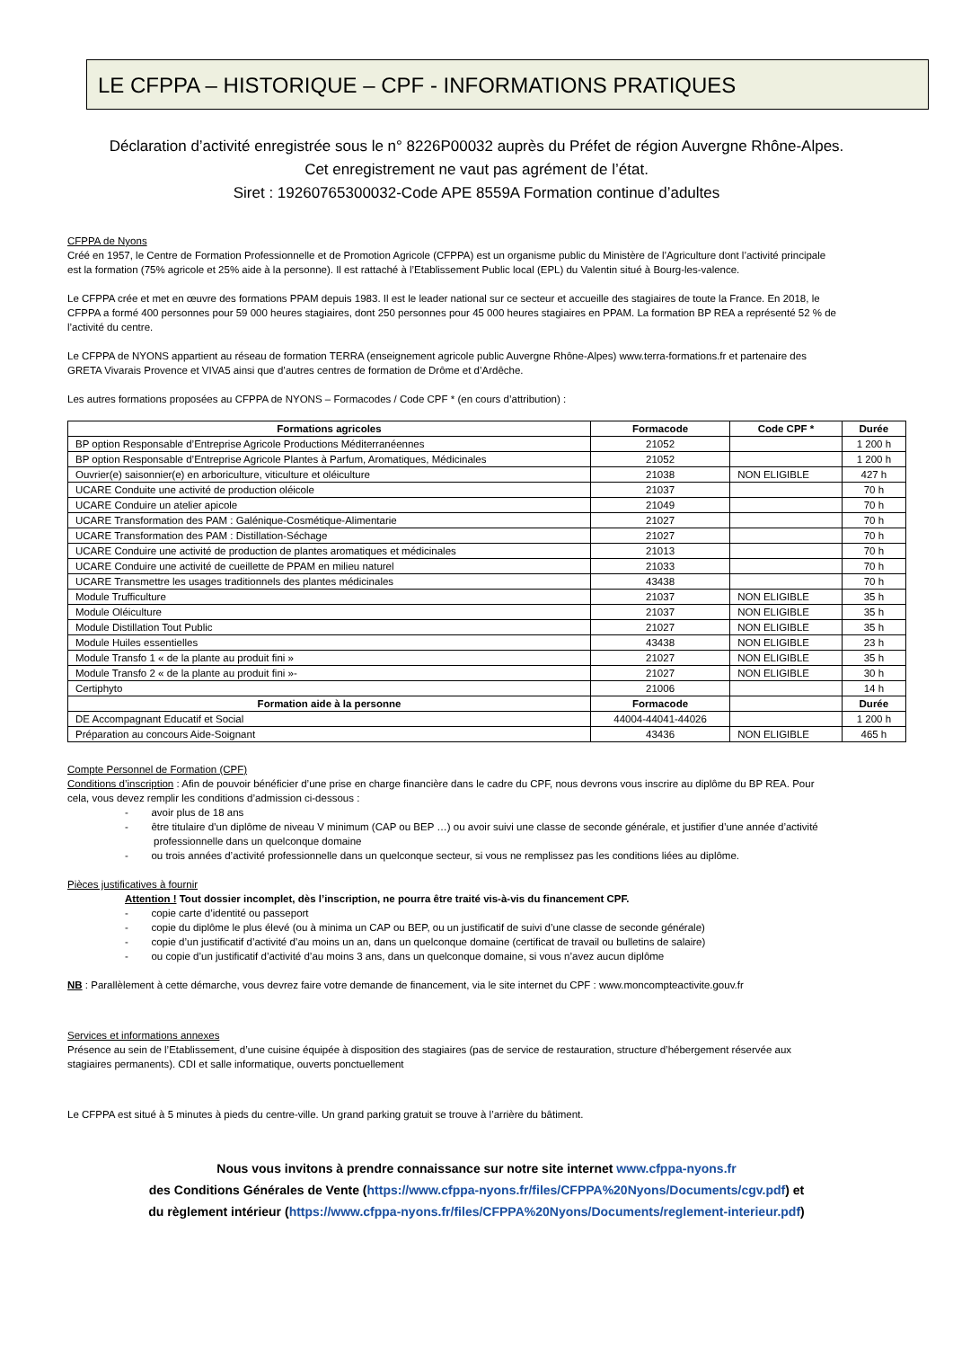LE CFPPA – HISTORIQUE – CPF - INFORMATIONS PRATIQUES
Déclaration d’activité enregistrée sous le n° 8226P00032 auprès du Préfet de région Auvergne Rhône-Alpes.
Cet enregistrement ne vaut pas agrément de l’état.
Siret : 19260765300032-Code APE 8559A Formation continue d’adultes
CFPPA de Nyons
Créé en 1957, le Centre de Formation Professionnelle et de Promotion Agricole (CFPPA) est un organisme public du Ministère de l’Agriculture dont l’activité principale est la formation (75% agricole et 25% aide à la personne). Il est rattaché à l’Etablissement Public local (EPL) du Valentin situé à Bourg-les-valence.
Le CFPPA crée et met en œuvre des formations PPAM depuis 1983. Il est le leader national sur ce secteur et accueille des stagiaires de toute la France. En 2018, le CFPPA a formé 400 personnes pour 59 000 heures stagiaires, dont 250 personnes pour 45 000 heures stagiaires en PPAM. La formation BP REA a représenté 52 % de l’activité du centre.
Le CFPPA de NYONS appartient au réseau de formation TERRA (enseignement agricole public Auvergne Rhône-Alpes) www.terra-formations.fr et partenaire des GRETA Vivarais Provence et VIVA5 ainsi que d’autres centres de formation de Drôme et d’Ardêche.
Les autres formations proposées au CFPPA de NYONS – Formacodes / Code CPF * (en cours d’attribution) :
| Formations agricoles | Formacode | Code CPF * | Durée |
| --- | --- | --- | --- |
| BP option Responsable d’Entreprise Agricole Productions Méditerranéennes | 21052 | | 1 200 h |
| BP option Responsable d’Entreprise Agricole Plantes à Parfum, Aromatiques, Médicinales | 21052 | | 1 200 h |
| Ouvrier(e) saisonnier(e) en arboriculture, viticulture et oléiculture | 21038 | NON ELIGIBLE | 427 h |
| UCARE Conduite une activité de production oléicole | 21037 | | 70 h |
| UCARE Conduire un atelier apicole | 21049 | | 70 h |
| UCARE Transformation des PAM : Galénique-Cosmétique-Alimentarie | 21027 | | 70 h |
| UCARE Transformation des PAM : Distillation-Séchage | 21027 | | 70 h |
| UCARE Conduire une activité de production de plantes aromatiques et médicinales | 21013 | | 70 h |
| UCARE Conduire une activité de cueillette de PPAM en milieu naturel | 21033 | | 70 h |
| UCARE Transmettre les usages traditionnels des plantes médicinales | 43438 | | 70 h |
| Module Trufficulture | 21037 | NON ELIGIBLE | 35 h |
| Module Oléiculture | 21037 | NON ELIGIBLE | 35 h |
| Module Distillation Tout Public | 21027 | NON ELIGIBLE | 35 h |
| Module Huiles essentielles | 43438 | NON ELIGIBLE | 23 h |
| Module Transfo 1 « de la plante au produit fini » | 21027 | NON ELIGIBLE | 35 h |
| Module Transfo 2 « de la plante au produit fini »- | 21027 | NON ELIGIBLE | 30 h |
| Certiphyto | 21006 | | 14 h |
| Formation aide à la personne | Formacode | | Durée |
| DE Accompagnant Educatif et Social | 44004-44041-44026 | | 1 200 h |
| Préparation au concours Aide-Soignant | 43436 | NON ELIGIBLE | 465 h |
Compte Personnel de Formation (CPF)
Conditions d’inscription : Afin de pouvoir bénéficier d’une prise en charge financière dans le cadre du CPF, nous devrons vous inscrire au diplôme du BP REA. Pour cela, vous devez remplir les conditions d’admission ci-dessous :
- avoir plus de 18 ans
- être titulaire d’un diplôme de niveau V minimum (CAP ou BEP …) ou avoir suivi une classe de seconde générale, et justifier d’une année d’activité professionnelle dans un quelconque domaine
- ou trois années d’activité professionnelle dans un quelconque secteur, si vous ne remplissez pas les conditions liées au diplôme.
Pièces justificatives à fournir
Attention ! Tout dossier incomplet, dès l’inscription, ne pourra être traité vis-à-vis du financement CPF.
- copie carte d’identité ou passeport
- copie du diplôme le plus élevé (ou à minima un CAP ou BEP, ou un justificatif de suivi d’une classe de seconde générale)
- copie d’un justificatif d’activité d’au moins un an, dans un quelconque domaine (certificat de travail ou bulletins de salaire)
- ou copie d’un justificatif d’activité d’au moins 3 ans, dans un quelconque domaine, si vous n’avez aucun diplôme
NB : Parallèlement à cette démarche, vous devrez faire votre demande de financement, via le site internet du CPF : www.moncompteactivite.gouv.fr
Services et informations annexes
Présence au sein de l’Etablissement, d’une cuisine équipée à disposition des stagiaires (pas de service de restauration, structure d’hébergement réservée aux stagiaires permanents). CDI et salle informatique, ouverts ponctuellement
Le CFPPA est situé à 5 minutes à pieds du centre-ville. Un grand parking gratuit se trouve à l’arrière du bâtiment.
Nous vous invitons à prendre connaissance sur notre site internet www.cfppa-nyons.fr
des Conditions Générales de Vente (https://www.cfppa-nyons.fr/files/CFPPA%20Nyons/Documents/cgv.pdf) et
du règlement intérieur (https://www.cfppa-nyons.fr/files/CFPPA%20Nyons/Documents/reglement-interieur.pdf)